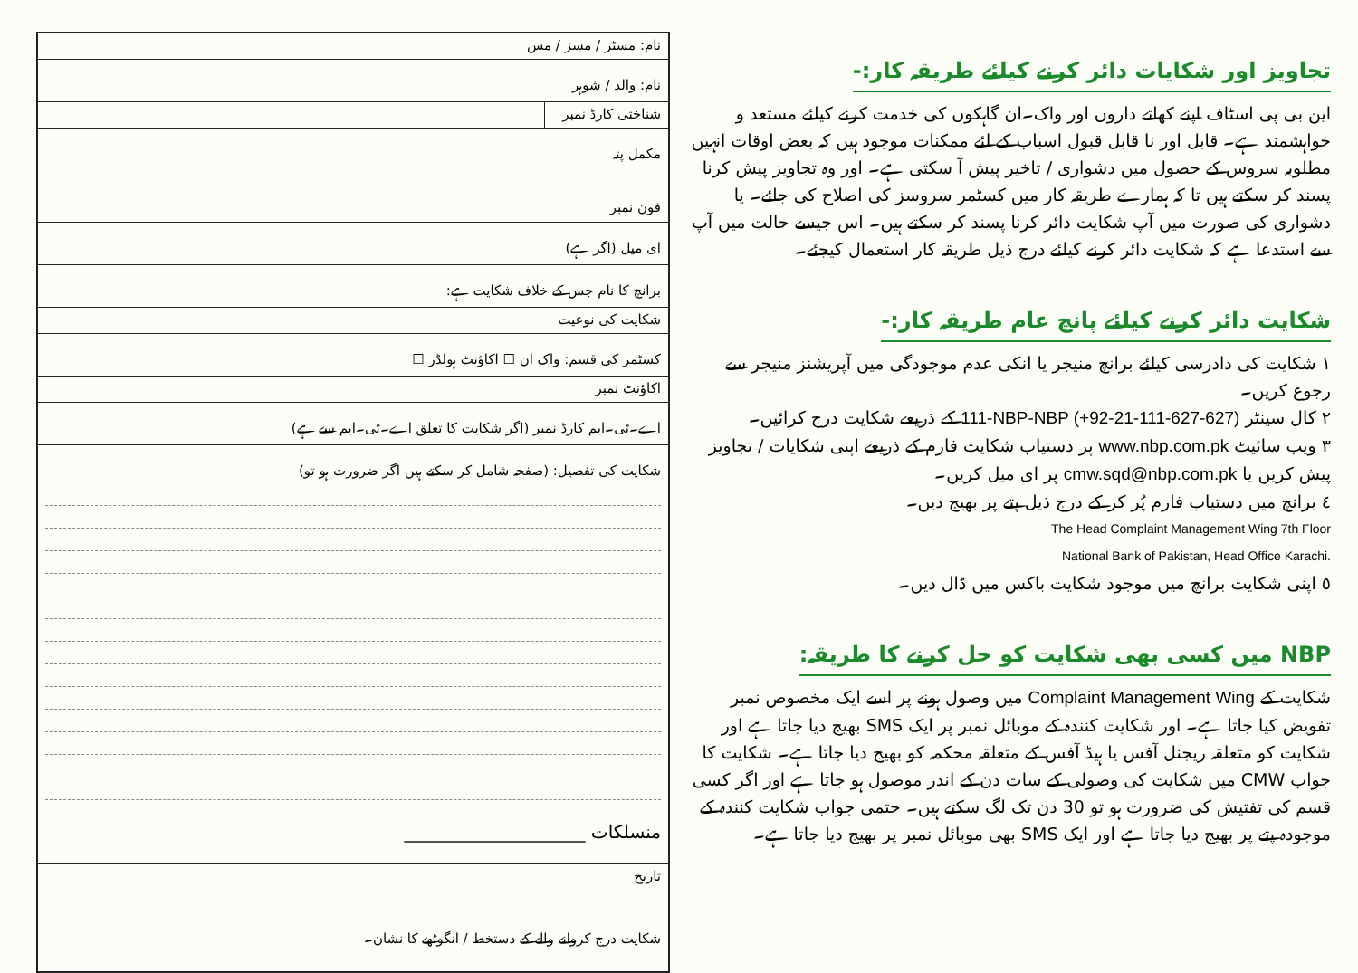تجاویز اور شکایات دائر کرنے کیلئے طریقہ کار:-
این بی پی اسٹاف اپنے کھاتے داروں اور واک۔ان گاہکوں کی خدمت کرنے کیلئے مستعد و خواہشمند ہے۔ قابل اور نا قابل قبول اسباب کے لئے ممکنات موجود ہیں کہ بعض اوقات انہیں مطلوبہ سروس کے حصول میں دشواری / تاخیر پیش آ سکتی ہے۔ اور وہ تجاویز پیش کرنا پسند کر سکتے ہیں تا کہ ہمارے طریقہ کار میں کسٹمر سروسز کی اصلاح کی جائے۔ یا دشواری کی صورت میں آپ شکایت دائر کرنا پسند کر سکتے ہیں۔ اس جیسے حالت میں آپ سے استدعا ہے کہ شکایت دائر کرنے کیلئے درج ذیل طریقہ کار استعمال کیجئے۔
شکایت دائر کرنے کیلئے پانچ عام طریقہ کار:-
١ شکایت کی دادرسی کیلئے برانچ منیجر یا انکی عدم موجودگی میں آپریشنز منیجر سے رجوع کریں۔
٢ کال سینٹر 111-NBP-NBP (+92-21-111-627-627) کے ذریعے شکایت درج کرائیں۔
٣ ویب سائیٹ www.nbp.com.pk پر دستیاب شکایت فارم کے ذریعے اپنی شکایات / تجاویز پیش کریں یا cmw.sqd@nbp.com.pk پر ای میل کریں۔
٤ برانچ میں دستیاب فارم پُر کر کے درج ذیل پتے پر بھیج دیں۔ The Head Complaint Management Wing 7th Floor
National Bank of Pakistan, Head Office Karachi.
٥ اپنی شکایت برانچ میں موجود شکایت باکس میں ڈال دیں۔
NBP میں کسی بھی شکایت کو حل کرنے کا طریقہ:
شکایت کے Complaint Management Wing میں وصول ہونے پر اسے ایک مخصوص نمبر تفویض کیا جاتا ہے۔ اور شکایت کنندہ کے موبائل نمبر پر ایک SMS بھیج دیا جاتا ہے اور شکایت کو متعلقہ ریجنل آفس یا ہیڈ آفس کے متعلقہ محکمہ کو بھیج دیا جاتا ہے۔ شکایت کا جواب CMW میں شکایت کی وصولی کے سات دن کے اندر موصول ہو جاتا ہے اور اگر کسی قسم کی تفتیش کی ضرورت ہو تو 30 دن تک لگ سکتے ہیں۔ حتمی جواب شکایت کنندہ کے موجودہ پتے پر بھیج دیا جاتا ہے اور ایک SMS بھی موبائل نمبر پر بھیج دیا جاتا ہے۔
| نام: مسٹر / مسز / مس | |
| نام: والد / شوہر | |
| شناختی کارڈ نمبر | |
| مکمل پتہ فون نمبر | |
| ای میل (اگر ہے) | |
| برانچ کا نام جس کے خلاف شکایت ہے: | |
| شکایت کی نوعیت | |
| کسٹمر کی قسم: واک ان ☐ اکاؤنٹ ہولڈر ☐ | |
| اکاؤنٹ نمبر | |
| اے۔ٹی۔ایم کارڈ نمبر (اگر شکایت کا تعلق اے۔ٹی۔ایم سے ہے) | |
| شکایت کی تفصیل: (صفحہ شامل کر سکتے ہیں اگر ضرورت ہو تو) منسلکات ____________________ | |
| تاریخ شکایت درج کروانے والے کے دستخط / انگوٹھے کا نشان۔ | |